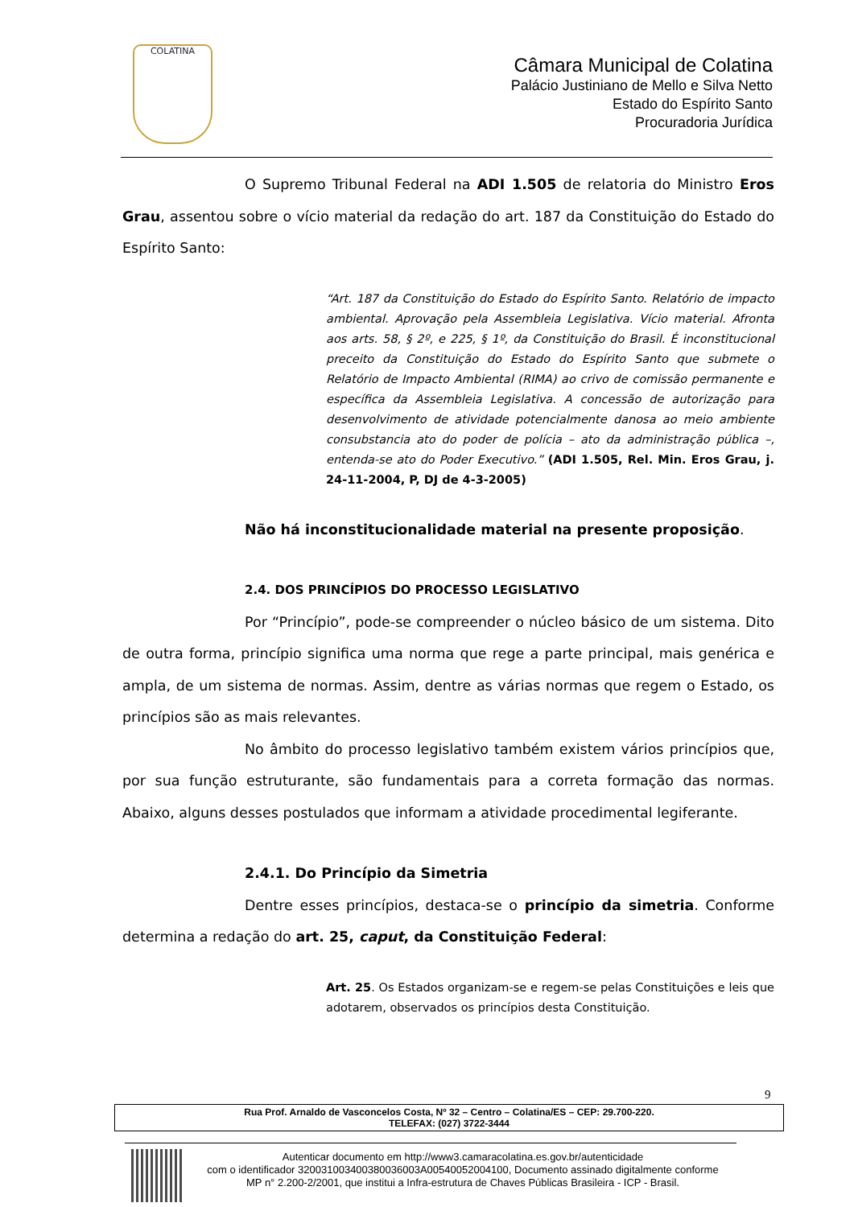COLATINA
Câmara Municipal de Colatina
Palácio Justiniano de Mello e Silva Netto
Estado do Espírito Santo
Procuradoria Jurídica
O Supremo Tribunal Federal na ADI 1.505 de relatoria do Ministro Eros Grau, assentou sobre o vício material da redação do art. 187 da Constituição do Estado do Espírito Santo:
“Art. 187 da Constituição do Estado do Espírito Santo. Relatório de impacto ambiental. Aprovação pela Assembleia Legislativa. Vício material. Afronta aos arts. 58, § 2º, e 225, § 1º, da Constituição do Brasil. É inconstitucional preceito da Constituição do Estado do Espírito Santo que submete o Relatório de Impacto Ambiental (RIMA) ao crivo de comissão permanente e específica da Assembleia Legislativa. A concessão de autorização para desenvolvimento de atividade potencialmente danosa ao meio ambiente consubstancia ato do poder de polícia – ato da administração pública –, entenda-se ato do Poder Executivo.” (ADI 1.505, Rel. Min. Eros Grau, j. 24-11-2004, P, DJ de 4-3-2005)
Não há inconstitucionalidade material na presente proposição.
2.4. DOS PRINCÍPIOS DO PROCESSO LEGISLATIVO
Por “Princípio”, pode-se compreender o núcleo básico de um sistema. Dito de outra forma, princípio significa uma norma que rege a parte principal, mais genérica e ampla, de um sistema de normas. Assim, dentre as várias normas que regem o Estado, os princípios são as mais relevantes.
No âmbito do processo legislativo também existem vários princípios que, por sua função estruturante, são fundamentais para a correta formação das normas. Abaixo, alguns desses postulados que informam a atividade procedimental legiferante.
2.4.1. Do Princípio da Simetria
Dentre esses princípios, destaca-se o princípio da simetria. Conforme determina a redação do art. 25, caput, da Constituição Federal:
Art. 25. Os Estados organizam-se e regem-se pelas Constituições e leis que adotarem, observados os princípios desta Constituição.
9
Rua Prof. Arnaldo de Vasconcelos Costa, Nº 32 – Centro – Colatina/ES – CEP: 29.700-220.
TELEFAX: (027) 3722-3444
Autenticar documento em http://www3.camaracolatina.es.gov.br/autenticidade
com o identificador 320031003400380036003A00540052004100, Documento assinado digitalmente conforme MP n° 2.200-2/2001, que institui a Infra-estrutura de Chaves Públicas Brasileira - ICP - Brasil.